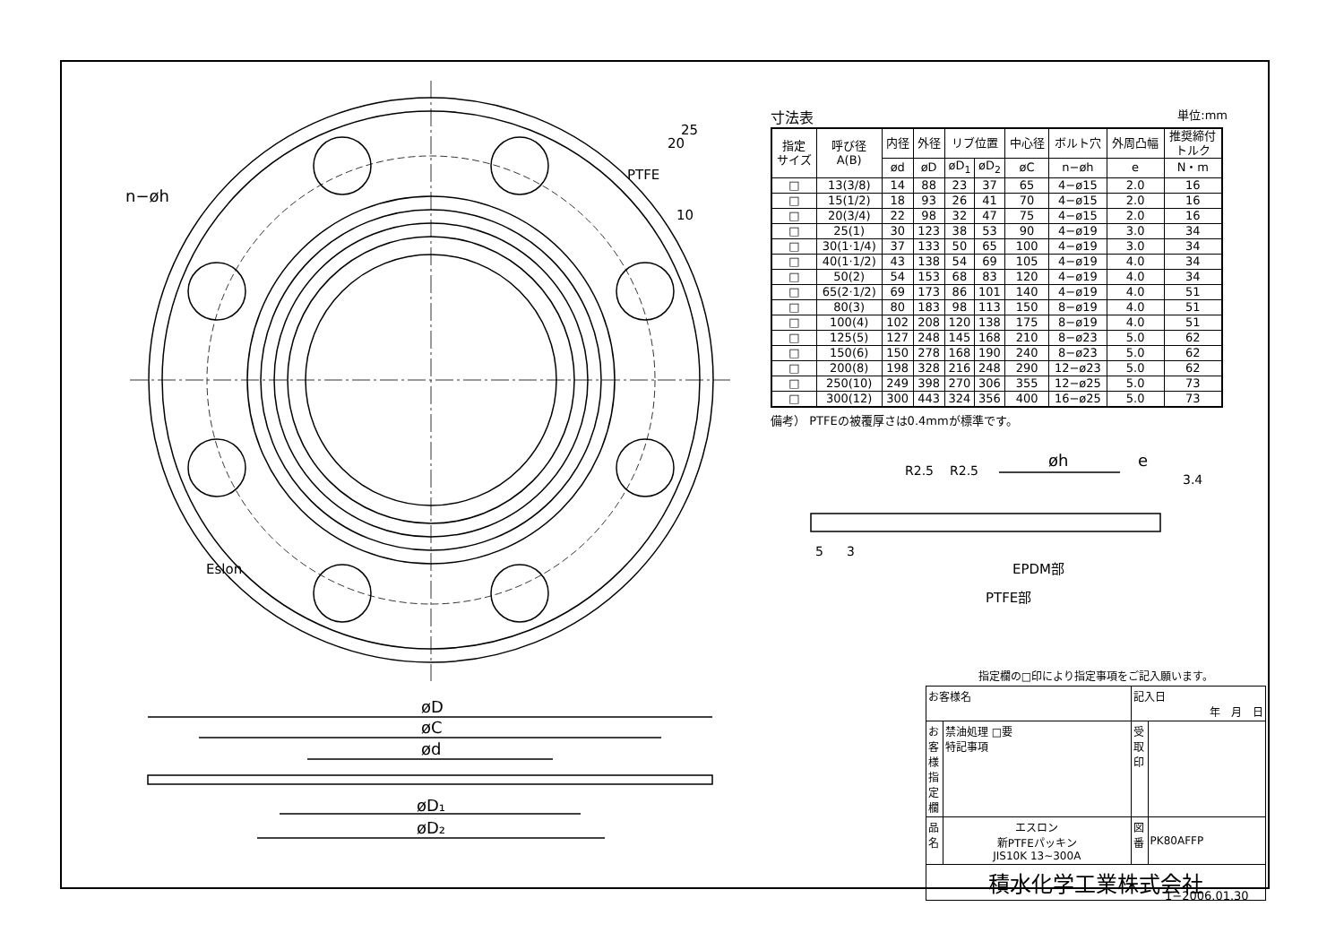n−øh
øD
øC
ød
øD₁
øD₂
øh
e
EPDM部
PTFE部
PTFE
Eslon
25
20
10
R2.5
R2.5
3.4
5
3
寸法表 単位:mm
| 指定 サイズ | 呼び径 A(B) | 内径 | 外径 | リブ位置 | | 中心径 | ボルト穴 | 外周凸幅 | 推奨締付 トルク |
| --- | --- | --- | --- | --- | --- | --- | --- | --- | --- |
| | | ød | øD | øD<sub>1</sub> | øD<sub>2</sub> | øC | n−øh | e | N・m |
| □ | 13(3/8) | 14 | 88 | 23 | 37 | 65 | 4−ø15 | 2.0 | 16 |
| □ | 15(1/2) | 18 | 93 | 26 | 41 | 70 | 4−ø15 | 2.0 | 16 |
| □ | 20(3/4) | 22 | 98 | 32 | 47 | 75 | 4−ø15 | 2.0 | 16 |
| □ | 25(1) | 30 | 123 | 38 | 53 | 90 | 4−ø19 | 3.0 | 34 |
| □ | 30(1·1/4) | 37 | 133 | 50 | 65 | 100 | 4−ø19 | 3.0 | 34 |
| □ | 40(1·1/2) | 43 | 138 | 54 | 69 | 105 | 4−ø19 | 4.0 | 34 |
| □ | 50(2) | 54 | 153 | 68 | 83 | 120 | 4−ø19 | 4.0 | 34 |
| □ | 65(2·1/2) | 69 | 173 | 86 | 101 | 140 | 4−ø19 | 4.0 | 51 |
| □ | 80(3) | 80 | 183 | 98 | 113 | 150 | 8−ø19 | 4.0 | 51 |
| □ | 100(4) | 102 | 208 | 120 | 138 | 175 | 8−ø19 | 4.0 | 51 |
| □ | 125(5) | 127 | 248 | 145 | 168 | 210 | 8−ø23 | 5.0 | 62 |
| □ | 150(6) | 150 | 278 | 168 | 190 | 240 | 8−ø23 | 5.0 | 62 |
| □ | 200(8) | 198 | 328 | 216 | 248 | 290 | 12−ø23 | 5.0 | 62 |
| □ | 250(10) | 249 | 398 | 270 | 306 | 355 | 12−ø25 | 5.0 | 73 |
| □ | 300(12) | 300 | 443 | 324 | 356 | 400 | 16−ø25 | 5.0 | 73 |
備考） PTFEの被覆厚さは0.4mmが標準です。
指定欄の□印により指定事項をご記入願います。
| お客様名 | | 記入日 年 月 日 | |
| お客様指定欄 | 禁油処理 □要 特記事項 | 受取印 | |
| 品名 | エスロン 新PTFEパッキン JIS10K 13~300A | 図番 | PK80AFFP |
| 積水化学工業株式会社 | | | |
1−2006.01.30